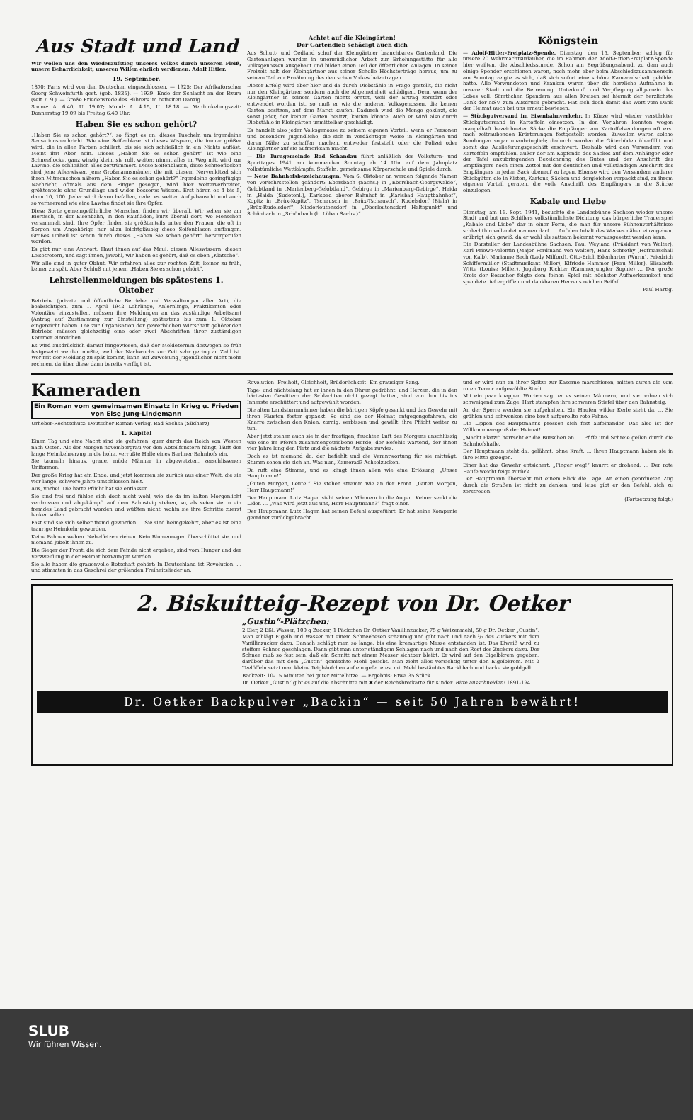Aus Stadt und Land
Wir wollen uns den Wiederaufstieg unseres Volkes durch unseren Fleiß, unsere Beharrlichkeit, unseren Willen ehrlich verdienen. Adolf Hitler.
19. September.
1870: Paris wird von den Deutschen eingeschlossen. — 1925: Der Afrikaforscher Georg Schweinfurth gest. (geb. 1836). — 1939: Ende der Schlacht an der Bzura (seit 7. 9.). — Große Friedensrede des Führers im befreiten Danzig.
Sonne: A. 6.40, U. 19.07; Mond: A. 4.15, U. 18.18 — Verdunkelungszeit: Donnerstag 19.09 bis Freitag 6.40 Uhr.
Haben Sie es schon gehört?
„Haben Sie es schon gehört?“, so fängt es an, dieses Tuscheln um irgendeine Sensationsnachricht. Wie eine Seifenblase ist dieses Wispern, die immer größer wird, die in allen Farben schillert, bis sie sich schließlich in ein Nichts auflöst. Meint ihr! Aber nein. Dieses „Haben Sie es schon gehört“ ist wie eine Schneeflocke, ganz winzig klein, sie rollt weiter, nimmt alles im Weg mit, wird zur Lawine, die schließlich alles zertrümmert. Diese Seifenblasen, diese Schneeflocken sind jene Alleswisser, jene Großmannsmäuler, die mit diesem Nervenkitzel sich ihren Mitmenschen nähern „Haben Sie es schon gehört?“ Irgendeine geringfügige Nachricht, oftmals aus dem Finger gesogen, wird hier weiterverbreitet, größtenteils ohne Grundlage und wider besseres Wissen. Erst hören es 4 bis 5, dann 10, 100. Jeder wird davon befallen, redet es weiter. Aufgebauscht und auch so verheerend wie eine Lawine findet sie ihre Opfer.
Diese Sorte gemeingefährliche Menschen finden wir überall. Wir sehen sie am Biertisch, in der Eisenbahn, in den Kaufläden, kurz überall dort, wo Menschen versammelt sind. Ihre Opfer finden sie größtenteils unter den Frauen, die oft in Sorgen um Angehörige nur allzu leichtgläubig diese Seifenblasen auffangen. Großes Unheil ist schon durch dieses „Haben Sie schon gehört“ hervorgerufen worden.
Es gibt nur eine Antwort: Haut ihnen auf das Maul, diesen Alleswissern, diesen Leisetretern, und sagt ihnen, jawohl, wir haben es gehört, daß es eben „Klatsche“.
Wir alle sind in guter Obhut. Wir erfahren alles zur rechten Zeit, keiner zu früh, keiner zu spät. Aber Schluß mit jenem „Haben Sie es schon gehört“.
Lehrstellenmeldungen bis spätestens 1. Oktober
Betriebe (private und öffentliche Betriebe und Verwaltungen aller Art), die beabsichtigen, zum 1. April 1942 Lehrlinge, Anlernlinge, Praktikanten oder Volontäre einzustellen, müssen ihre Meldungen an das zuständige Arbeitsamt (Antrag auf Zustimmung zur Einstellung) spätestens bis zum 1. Oktober eingereicht haben. Die zur Organisation der gewerblichen Wirtschaft gehörenden Betriebe müssen gleichzeitig eine oder zwei Abschriften ihrer zuständigen Kammer einreichen.
Es wird ausdrücklich darauf hingewiesen, daß der Meldetermin deswegen so früh festgesetzt werden mußte, weil der Nachwuchs zur Zeit sehr gering an Zahl ist. Wer mit der Meldung zu spät kommt, kann auf Zuweisung Jugendlicher nicht mehr rechnen, da über diese dann bereits verfügt ist.
Achtet auf die Kleingärten!
Der Gartendieb schädigt auch dich
Aus Schutt- und Oedland schuf der Kleingärtner brauchbares Gartenland. Die Gartenanlagen wurden in unermüdlicher Arbeit zur Erholungsstätte für alle Volksgenossen ausgebaut und bilden einen Teil der öffentlichen Anlagen. In seiner Freizeit holt der Kleingärtner aus seiner Scholle Höchsterträge heraus, um zu seinem Teil zur Ernährung des deutschen Volkes beizutragen.
Dieser Erfolg wird aber hier und da durch Diebstähle in Frage gestellt, die nicht nur den Kleingärtner, sondern auch die Allgemeinheit schädigen. Denn wenn der Kleingärtner in seinem Garten nichts erntet, weil der Ertrag zerstört oder entwendet worden ist, so muß er wie die anderen Volksgenossen, die keinen Garten besitzen, auf dem Markt kaufen. Dadurch wird die Menge gekürzt, die sonst jeder, der keinen Garten besitzt, kaufen könnte. Auch er wird also durch Diebstähle in Kleingärten unmittelbar geschädigt.
Es handelt also jeder Volksgenosse zu seinem eigenen Vorteil, wenn er Personen und besonders Jugendliche, die sich in verdächtiger Weise in Kleingärten und deren Nähe zu schaffen machen, entweder feststellt oder die Polizei oder Kleingärtner auf sie aufmerksam macht.
— Die Turngemeinde Bad Schandau führt anläßlich des Volksturn- und Sporttages 1941 am kommenden Sonntag ab 14 Uhr auf dem Jahnplatz volkstümliche Wettkämpfe, Staffeln, gemeinsame Körperschule und Spiele durch.
— Neue Bahnhofsbezeichnungen. Vom 6. Oktober an werden folgende Namen von Verkehrsstellen geändert: Ebersbach (Sachs.) in „Ebersbach-Georgswalde“, Gelobtland in „Marienberg-Gelobtland“, Gebirge in „Marienberg-Gebirge“, Haida in „Haida (Sudetenl.), Karlsbad oberer Bahnhof in „Karlsbad Hauptbahnhof“, Kopitz in „Brüx-Kopitz“, Tschausch in „Brüx-Tschausch“, Rudelsdorf (Biela) in „Brüx-Rudelsdorf“, Niederleutensdorf in „Oberleutensdorf Haltepunkt“ und Schönbach in „Schönbach (b. Löbau Sachs.)“.
Königstein
— Adolf-Hitler-Freiplatz-Spende. Dienstag, den 15. September, schlug für unsere 20 Wehrmachtsurlauber, die im Rahmen der Adolf-Hitler-Freiplatz-Spende hier weilten, die Abschiedsstunde. Schon am Begrüßungsabend, zu dem auch einige Spender erschienen waren, noch mehr aber beim Abschiedszusammensein am Sonntag zeigte es sich, daß sich sofort eine schöne Kameradschaft gebildet hatte. Alle Verwundeten und Kranken waren über die herzliche Aufnahme in unserer Stadt und die Betreuung, Unterkunft und Verpflegung allgemein des Lobes voll. Sämtlichen Spendern aus allen Kreisen sei hiermit der herzlichste Dank der NSV. zum Ausdruck gebracht. Hat sich doch damit das Wort vom Dank der Heimat auch bei uns erneut bewiesen.
— Stückgutversand im Eisenbahnverkehr. In Kürze wird wieder verstärkter Stückgutversand in Kartoffeln einsetzen. In den Vorjahren konnten wegen mangelhaft bezeichneter Säcke die Empfänger von Kartoffelsendungen oft erst nach zeitraubenden Erörterungen festgestellt werden. Zuweilen waren solche Sendungen sogar unanbringlich; dadurch wurden die Güterböden überfüllt und somit das Auslieferungsgeschäft erschwert. Deshalb wird den Versendern von Kartoffeln empfohlen, außer der am Kopfende des Sackes auf dem Anhänger oder der Tafel anzubringenden Bezeichnung des Gutes und der Anschrift des Empfängers noch einen Zettel mit der deutlichen und vollständigen Anschrift des Empfängers in jeden Sack obenauf zu legen. Ebenso wird den Versendern anderer Stückgüter, die in Kisten, Kartons, Säcken und dergleichen verpackt sind, zu ihrem eigenen Vorteil geraten, die volle Anschrift des Empfängers in die Stücke einzulegen.
Kabale und Liebe
Dienstag, am 16. Sept. 1941, besuchte die Landesbühne Sachsen wieder unsere Stadt und bot uns Schillers volkstümlichste Dichtung, das bürgerliche Trauerspiel „Kabale und Liebe“ dar in einer Form, die man für unsere Bühnenverhältnisse schlechthin vollendet nennen darf. ... Auf den Inhalt des Werkes näher einzugehen, erübrigt sich gewiß, da er wohl als sattsam bekannt vorausgesetzt werden kann.
Die Darsteller der Landesbühne Sachsen: Paul Weyland (Präsident von Walter), Karl Priewe-Valentin (Major Ferdinand von Walter), Hans Schrothy (Hofmarschall von Kalb), Marianne Bach (Lady Milford), Otto-Erich Edenharter (Wurm), Friedrich Schiffermüller (Stadtmusikant Miller), Elfriede Hammer (Frau Miller), Elisabeth Witte (Louise Miller), Jugeborg Richter (Kammerjungfer Sophie) ... Der große Kreis der Besucher folgte dem feinen Spiel mit höchster Aufmerksamkeit und spendete tief ergriffen und dankbaren Herzens reichen Beifall.
Paul Hartig.
Kameraden
Ein Roman vom gemeinsamen Einsatz in Krieg u. Frieden
von Else Jung-Lindemann
Urheber-Rechtschutz: Deutscher Roman-Verlag, Bad Sachsa (Südharz)
1. Kapitel
Einen Tag und eine Nacht sind sie gefahren, quer durch das Reich von Westen nach Osten. Als der Morgen novembergrau vor den Abteilfenstern hängt, läuft der lange Heimkehrerzug in die hohe, verrußte Halle eines Berliner Bahnhofs ein.
Sie taumeln hinaus, graue, müde Männer in abgewetzten, zerschlissenen Uniformen.
Der große Krieg hat ein Ende, und jetzt kommen sie zurück aus einer Welt, die sie vier lange, schwere Jahre umschlossen hielt.
Aus, vorbei. Die harte Pflicht hat sie entlassen.
Sie sind frei und fühlen sich doch nicht wohl, wie sie da im kalten Morgenlicht verdrossen und abgekämpft auf dem Bahnsteig stehen, so, als seien sie in ein fremdes Land gebracht worden und wüßten nicht, wohin sie ihre Schritte zuerst lenken sollen.
Fast sind sie sich selber fremd geworden ... Sie sind heimgekehrt, aber es ist eine traurige Heimkehr geworden.
Keine Fahnen wehen. Nebelfetzen ziehen. Kein Blumenregen überschüttet sie, und niemand jubelt ihnen zu.
Die Sieger der Front, die sich dem Feinde nicht ergaben, sind vom Hunger und der Verzweiflung in der Heimat bezwungen worden.
Sie alle haben die grauenvolle Botschaft gehört: In Deutschland ist Revolution. ... und stimmten in das Geschrei der grölenden Freiheitslieder an.
Revolution! Freiheit, Gleichheit, Brüderlichkeit! Ein grausiger Sang.
Tage- und nächtelang hat er ihnen in den Ohren gedröhnt, und Herzen, die in den härtesten Gewittern der Schlachten nicht gezagt hatten, sind von ihm bis ins Innerste erschüttert und aufgewühlt worden.
Die alten Landsturmmänner haben die bärtigen Köpfe gesenkt und das Gewehr mit ihren Fäusten fester gepackt. So sind sie der Heimat entgegengefahren, die Knarre zwischen den Knien, zornig, verbissen und gewillt, ihre Pflicht weiter zu tun.
Aber jetzt stehen auch sie in der frostigen, feuchten Luft des Morgens unschlüssig wie eine im Pferch zusammengetriebene Herde, der Befehls wartend, der ihnen vier Jahre lang den Platz und die nächste Aufgabe zuwies.
Doch es ist niemand da, der befiehlt und die Verantwortung für sie mitträgt. Stumm sehen sie sich an. Was nun, Kamerad? Achselzucken.
Da ruft eine Stimme, und es klingt ihnen allen wie eine Erlösung: „Unser Hauptmann!“
„Guten Morgen, Leute!“ Sie stehen stramm wie an der Front. „Guten Morgen, Herr Hauptmann!“
Der Hauptmann Lutz Hagen sieht seinen Männern in die Augen. Keiner senkt die Lider. ... „Was wird jetzt aus uns, Herr Hauptmann?“ fragt einer.
Der Hauptmann Lutz Hagen hat seinen Befehl ausgeführt. Er hat seine Kompanie geordnet zurückgebracht.
und er wird nun an ihrer Spitze zur Kaserne marschieren, mitten durch die vom roten Terror aufgewühlte Stadt.
Mit ein paar knappen Worten sagt er es seinen Männern, und sie ordnen sich schweigend zum Zuge. Hart stampfen ihre schweren Stiefel über den Bahnsteig.
An der Sperre werden sie aufgehalten. Ein Haufen wilder Kerle steht da. ... Sie gröhlen und schwenken eine breit aufgerollte rote Fahne.
Die Lippen des Hauptmanns pressen sich fest aufeinander. Das also ist der Willkommensgruß der Heimat!
„Macht Platz!“ herrscht er die Burschen an. ... Pfiffe und Schreie gellen durch die Bahnhofshalle.
Der Hauptmann steht da, gelähmt, ohne Kraft. ... Ihren Hauptmann haben sie in ihre Mitte gezogen.
Einer hat das Gewehr entsichert. „Finger weg!“ knurrt er drohend. ... Der rote Haufe weicht feige zurück.
Der Hauptmann übersieht mit einem Blick die Lage. An einen geordneten Zug durch die Straßen ist nicht zu denken, und leise gibt er den Befehl, sich zu zerstreuen.
(Fortsetzung folgt.)
2. Biskuitteig-Rezept von Dr. Oetker
„Gustin“-Plätzchen:
2 Eier, 2 Eßl. Wasser, 100 g Zucker, 1 Päckchen Dr. Oetker Vanillinzucker, 75 g Weizenmehl, 50 g Dr. Oetker „Gustin“. Man schlägt Eigelb und Wasser mit einem Schneebesen schaumig und gibt nach und nach ²/₃ des Zuckers mit dem Vanillinzucker dazu. Danach schlägt man so lange, bis eine kremartige Masse entstanden ist. Das Eiweiß wird zu steifem Schnee geschlagen. Dann gibt man unter ständigem Schlagen nach und nach den Rest des Zuckers dazu. Der Schnee muß so fest sein, daß ein Schnitt mit einem Messer sichtbar bleibt. Er wird auf den Eigelbkrem gegeben, darüber das mit dem „Gustin“ gemischte Mehl gesiebt. Man zieht alles vorsichtig unter den Eigelbkrem. Mit 2 Teelöffeln setzt man kleine Teighäufchen auf ein gefettetes, mit Mehl bestäubtes Backblech und backe sie goldgelb.
Backzeit: 10–15 Minuten bei guter Mittelhitze. — Ergebnis: Etwa 35 Stück.
Dr. Oetker „Gustin“ gibt es auf die Abschnitte mit ✱ der Reichsbrotkarte für Kinder. Bitte ausschneiden! 1891-1941
Dr. Oetker Backpulver „Backin“ — seit 50 Jahren bewährt!
SLUB
Wir führen Wissen.